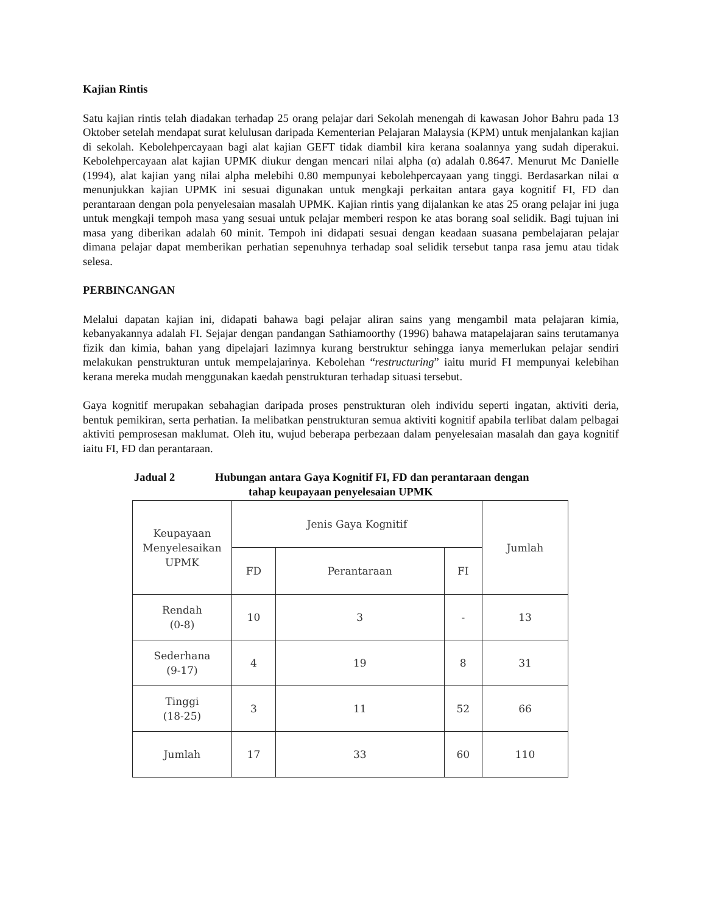Kajian Rintis
Satu kajian rintis telah diadakan terhadap 25 orang pelajar dari Sekolah menengah di kawasan Johor Bahru pada 13 Oktober setelah mendapat surat kelulusan daripada Kementerian Pelajaran Malaysia (KPM) untuk menjalankan kajian di sekolah. Kebolehpercayaan bagi alat kajian GEFT tidak diambil kira kerana soalannya yang sudah diperakui. Kebolehpercayaan alat kajian UPMK diukur dengan mencari nilai alpha (α) adalah 0.8647. Menurut Mc Danielle (1994), alat kajian yang nilai alpha melebihi 0.80 mempunyai kebolehpercayaan yang tinggi. Berdasarkan nilai α menunjukkan kajian UPMK ini sesuai digunakan untuk mengkaji perkaitan antara gaya kognitif FI, FD dan perantaraan dengan pola penyelesaian masalah UPMK. Kajian rintis yang dijalankan ke atas 25 orang pelajar ini juga untuk mengkaji tempoh masa yang sesuai untuk pelajar memberi respon ke atas borang soal selidik. Bagi tujuan ini masa yang diberikan adalah 60 minit. Tempoh ini didapati sesuai dengan keadaan suasana pembelajaran pelajar dimana pelajar dapat memberikan perhatian sepenuhnya terhadap soal selidik tersebut tanpa rasa jemu atau tidak selesa.
PERBINCANGAN
Melalui dapatan kajian ini, didapati bahawa bagi pelajar aliran sains yang mengambil mata pelajaran kimia, kebanyakannya adalah FI. Sejajar dengan pandangan Sathiamoorthy (1996) bahawa matapelajaran sains terutamanya fizik dan kimia, bahan yang dipelajari lazimnya kurang berstruktur sehingga ianya memerlukan pelajar sendiri melakukan penstrukturan untuk mempelajarinya. Kebolehan “restructuring” iaitu murid FI mempunyai kelebihan kerana mereka mudah menggunakan kaedah penstrukturan terhadap situasi tersebut.
Gaya kognitif merupakan sebahagian daripada proses penstrukturan oleh individu seperti ingatan, aktiviti deria, bentuk pemikiran, serta perhatian. Ia melibatkan penstrukturan semua aktiviti kognitif apabila terlibat dalam pelbagai aktiviti pemprosesan maklumat. Oleh itu, wujud beberapa perbezaan dalam penyelesaian masalah dan gaya kognitif iaitu FI, FD dan perantaraan.
Jadual 2 Hubungan antara Gaya Kognitif FI, FD dan perantaraan dengan
tahap keupayaan penyelesaian UPMK
| Keupayaan Menyelesaikan UPMK | Jenis Gaya Kognitif | | | Jumlah |
| --- | --- | --- | --- | --- |
| | FD | Perantaraan | FI | |
| Rendah (0-8) | 10 | 3 | - | 13 |
| Sederhana (9-17) | 4 | 19 | 8 | 31 |
| Tinggi (18-25) | 3 | 11 | 52 | 66 |
| Jumlah | 17 | 33 | 60 | 110 |